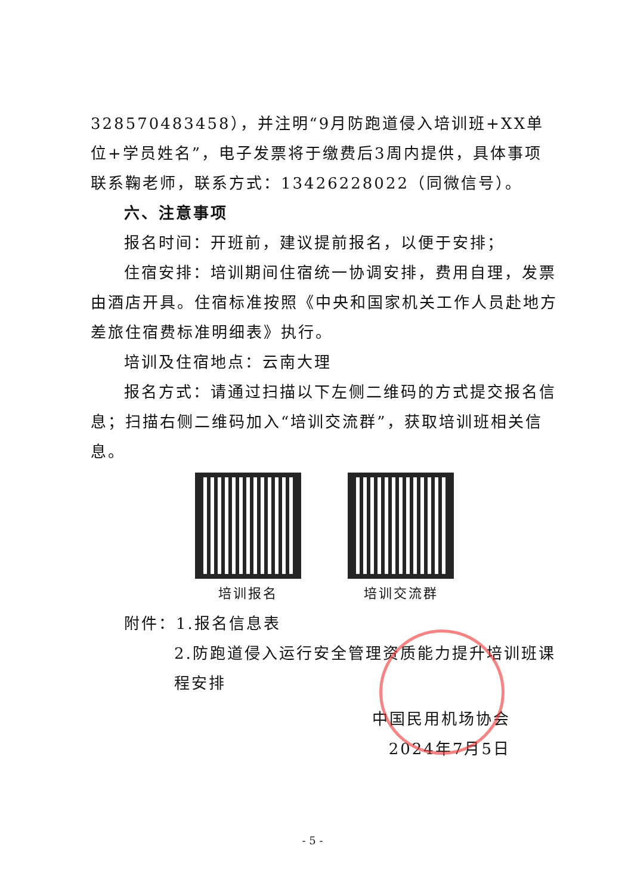328570483458），并注明“9月防跑道侵入培训班+XX单位+学员姓名”，电子发票将于缴费后3周内提供，具体事项联系鞠老师，联系方式：13426228022（同微信号）。
六、注意事项
报名时间：开班前，建议提前报名，以便于安排；
住宿安排：培训期间住宿统一协调安排，费用自理，发票由酒店开具。住宿标准按照《中央和国家机关工作人员赴地方差旅住宿费标准明细表》执行。
培训及住宿地点：云南大理
报名方式：请通过扫描以下左侧二维码的方式提交报名信息；扫描右侧二维码加入“培训交流群”，获取培训班相关信息。
培训报名 培训交流群
附件：1.报名信息表
2.防跑道侵入运行安全管理资质能力提升培训班课程安排
中国民用机场协会
2024年7月5日
- 5 -